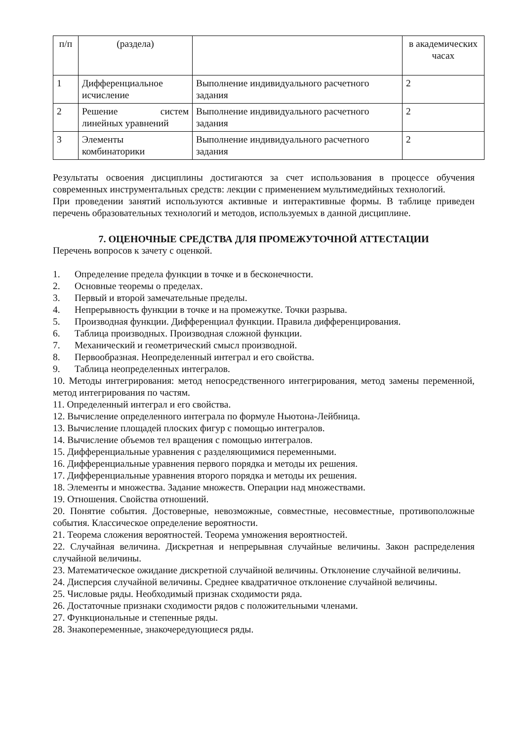| п/п | (раздела) | | в академических часах |
| 1 | Дифференциальное исчисление | Выполнение индивидуального расчетного задания | 2 |
| 2 | Решение систем линейных уравнений | Выполнение индивидуального расчетного задания | 2 |
| 3 | Элементы комбинаторики | Выполнение индивидуального расчетного задания | 2 |
Результаты освоения дисциплины достигаются за счет использования в процессе обучения современных инструментальных средств: лекции с применением мультимедийных технологий.
При проведении занятий используются активные и интерактивные формы. В таблице приведен перечень образовательных технологий и методов, используемых в данной дисциплине.
7. ОЦЕНОЧНЫЕ СРЕДСТВА ДЛЯ ПРОМЕЖУТОЧНОЙ АТТЕСТАЦИИ
Перечень вопросов к зачету с оценкой.
1. Определение предела функции в точке и в бесконечности.
2. Основные теоремы о пределах.
3. Первый и второй замечательные пределы.
4. Непрерывность функции в точке и на промежутке. Точки разрыва.
5. Производная функции. Дифференциал функции. Правила дифференцирования.
6. Таблица производных. Производная сложной функции.
7. Механический и геометрический смысл производной.
8. Первообразная. Неопределенный интеграл и его свойства.
9. Таблица неопределенных интегралов.
10. Методы интегрирования: метод непосредственного интегрирования, метод замены переменной, метод интегрирования по частям.
11. Определенный интеграл и его свойства.
12. Вычисление определенного интеграла по формуле Ньютона-Лейбница.
13. Вычисление площадей плоских фигур с помощью интегралов.
14. Вычисление объемов тел вращения с помощью интегралов.
15. Дифференциальные уравнения с разделяющимися переменными.
16. Дифференциальные уравнения первого порядка и методы их решения.
17. Дифференциальные уравнения второго порядка и методы их решения.
18. Элементы и множества. Задание множеств. Операции над множествами.
19. Отношения. Свойства отношений.
20. Понятие события. Достоверные, невозможные, совместные, несовместные, противоположные события. Классическое определение вероятности.
21. Теорема сложения вероятностей. Теорема умножения вероятностей.
22. Случайная величина. Дискретная и непрерывная случайные величины. Закон распределения случайной величины.
23. Математическое ожидание дискретной случайной величины. Отклонение случайной величины.
24. Дисперсия случайной величины. Среднее квадратичное отклонение случайной величины.
25. Числовые ряды. Необходимый признак сходимости ряда.
26. Достаточные признаки сходимости рядов с положительными членами.
27. Функциональные и степенные ряды.
28. Знакопеременные, знакочередующиеся ряды.